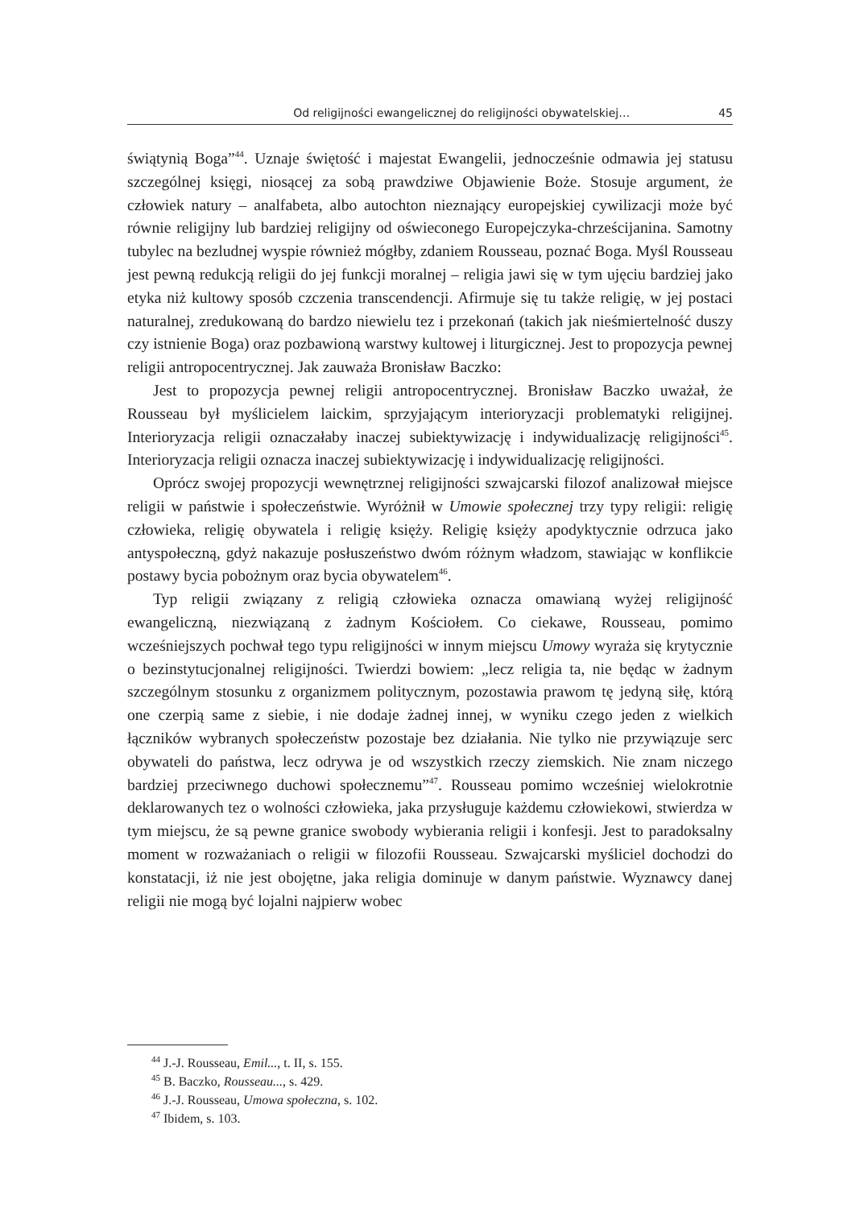Od religijności ewangelicznej do religijności obywatelskiej… 45
świątynią Boga”<sup>44</sup>. Uznaje świętość i majestat Ewangelii, jednocześnie odmawia jej statusu szczególnej księgi, niosącej za sobą prawdziwe Objawienie Boże. Stosuje argument, że człowiek natury – analfabeta, albo autochton nieznający europejskiej cywilizacji może być równie religijny lub bardziej religijny od oświeconego Europejczyka-chrześcijanina. Samotny tubylec na bezludnej wyspie również mógłby, zdaniem Rousseau, poznać Boga. Myśl Rousseau jest pewną redukcją religii do jej funkcji moralnej – religia jawi się w tym ujęciu bardziej jako etyka niż kultowy sposób czczenia transcendencji. Afirmuje się tu także religię, w jej postaci naturalnej, zredukowaną do bardzo niewielu tez i przekonań (takich jak nieśmiertelność duszy czy istnienie Boga) oraz pozbawioną warstwy kultowej i liturgicznej. Jest to propozycja pewnej religii antropocentrycznej. Jak zauważa Bronisław Baczko:
Jest to propozycja pewnej religii antropocentrycznej. Bronisław Baczko uważał, że Rousseau był myślicielem laickim, sprzyjającym interioryzacji problematyki religijnej. Interioryzacja religii oznaczałaby inaczej subiektywizację i indywidualizację religijności<sup>45</sup>. Interioryzacja religii oznacza inaczej subiektywizację i indywidualizację religijności.
Oprócz swojej propozycji wewnętrznej religijności szwajcarski filozof analizował miejsce religii w państwie i społeczeństwie. Wyróżnił w Umowie społecznej trzy typy religii: religię człowieka, religię obywatela i religię księży. Religię księży apodyktycznie odrzuca jako antyspołeczną, gdyż nakazuje posłuszeństwo dwóm różnym władzom, stawiając w konflikcie postawy bycia pobożnym oraz bycia obywatelem<sup>46</sup>.
Typ religii związany z religią człowieka oznacza omawianą wyżej religijność ewangeliczną, niezwiązaną z żadnym Kościołem. Co ciekawe, Rousseau, pomimo wcześniejszych pochwał tego typu religijności w innym miejscu Umowy wyraża się krytycznie o bezinstytucjonalnej religijności. Twierdzi bowiem: „lecz religia ta, nie będąc w żadnym szczególnym stosunku z organizmem politycznym, pozostawia prawom tę jedyną siłę, którą one czerpią same z siebie, i nie dodaje żadnej innej, w wyniku czego jeden z wielkich łączników wybranych społeczeństw pozostaje bez działania. Nie tylko nie przywiązuje serc obywateli do państwa, lecz odrywa je od wszystkich rzeczy ziemskich. Nie znam niczego bardziej przeciwnego duchowi społecznemu”<sup>47</sup>. Rousseau pomimo wcześniej wielokrotnie deklarowanych tez o wolności człowieka, jaka przysługuje każdemu człowiekowi, stwierdza w tym miejscu, że są pewne granice swobody wybierania religii i konfesji. Jest to paradoksalny moment w rozważaniach o religii w filozofii Rousseau. Szwajcarski myśliciel dochodzi do konstatacji, iż nie jest obojętne, jaka religia dominuje w danym państwie. Wyznawcy danej religii nie mogą być lojalni najpierw wobec
<sup>44</sup> J.-J. Rousseau, Emil..., t. II, s. 155.
<sup>45</sup> B. Baczko, Rousseau..., s. 429.
<sup>46</sup> J.-J. Rousseau, Umowa społeczna, s. 102.
<sup>47</sup> Ibidem, s. 103.